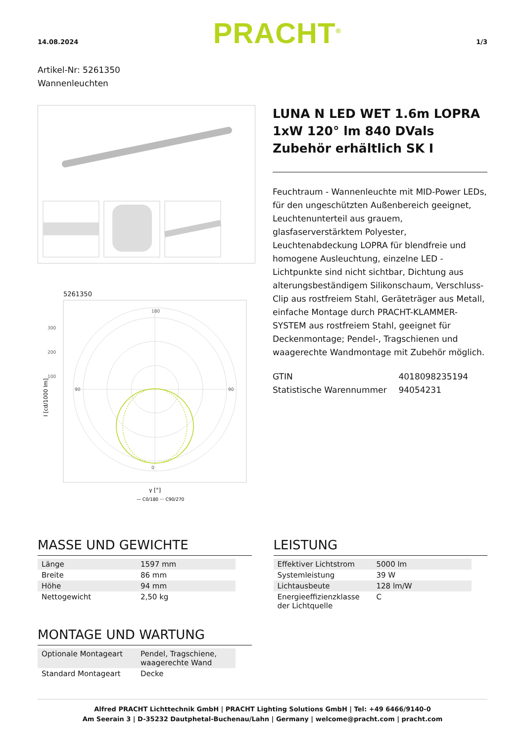14.08.2024 PRACHT<sup>®</sup> 1/3
Artikel-Nr: 5261350
Wannenleuchten
5261350
180
0
90
90
300
200
100
I [cd/1000 lm]
γ [°]
— C0/180 ··· C90/270
LUNA N LED WET 1.6m LOPRA 1xW 120° lm 840 DVals Zubehör erhältlich SK I
Feuchtraum - Wannenleuchte mit MID-Power LEDs, für den ungeschützten Außenbereich geeignet, Leuchtenunterteil aus grauem, glasfaserverstärktem Polyester, Leuchtenabdeckung LOPRA für blendfreie und homogene Ausleuchtung, einzelne LED - Lichtpunkte sind nicht sichtbar, Dichtung aus alterungsbeständigem Silikonschaum, Verschluss-Clip aus rostfreiem Stahl, Geräteträger aus Metall, einfache Montage durch PRACHT-KLAMMER-SYSTEM aus rostfreiem Stahl, geeignet für Deckenmontage; Pendel-, Tragschienen und waagerechte Wandmontage mit Zubehör möglich.
| GTIN | 4018098235194 |
| Statistische Warennummer | 94054231 |
MASSE UND GEWICHTE
| Länge | 1597 mm |
| Breite | 86 mm |
| Höhe | 94 mm |
| Nettogewicht | 2,50 kg |
MONTAGE UND WARTUNG
| Optionale Montageart | Pendel, Tragschiene, waagerechte Wand |
| Standard Montageart | Decke |
LEISTUNG
| Effektiver Lichtstrom | 5000 lm |
| Systemleistung | 39 W |
| Lichtausbeute | 128 lm/W |
| Energieeffizienzklasse der Lichtquelle | C |
Alfred PRACHT Lichttechnik GmbH | PRACHT Lighting Solutions GmbH | Tel: +49 6466/9140-0
Am Seerain 3 | D-35232 Dautphetal-Buchenau/Lahn | Germany | welcome@pracht.com | pracht.com